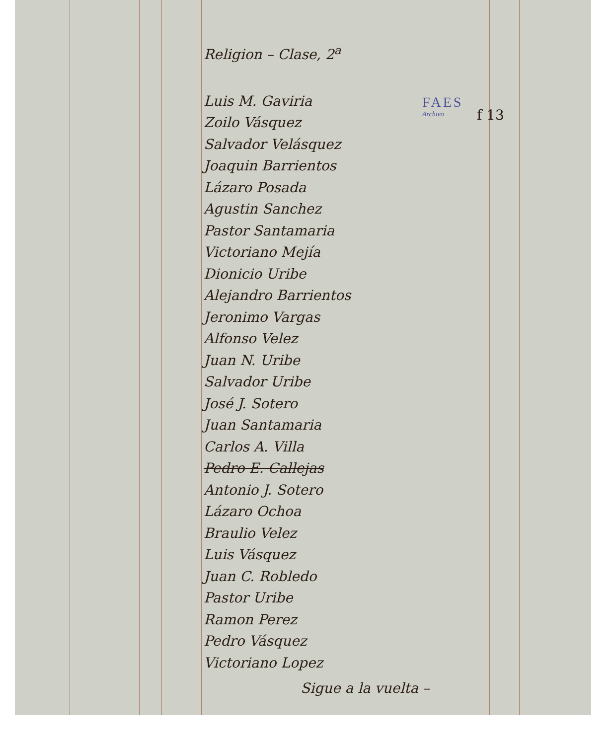FAES
Archivo
f 13
Religion – Clase, 2<sup>a</sup>
Luis M. Gaviria
Zoilo Vásquez
Salvador Velásquez
Joaquin Barrientos
Lázaro Posada
Agustin Sanchez
Pastor Santamaria
Victoriano Mejía
Dionicio Uribe
Alejandro Barrientos
Jeronimo Vargas
Alfonso Velez
Juan N. Uribe
Salvador Uribe
José J. Sotero
Juan Santamaria
Carlos A. Villa
Pedro E. Callejas
Antonio J. Sotero
Lázaro Ochoa
Braulio Velez
Luis Vásquez
Juan C. Robledo
Pastor Uribe
Ramon Perez
Pedro Vásquez
Victoriano Lopez
Sigue a la vuelta –